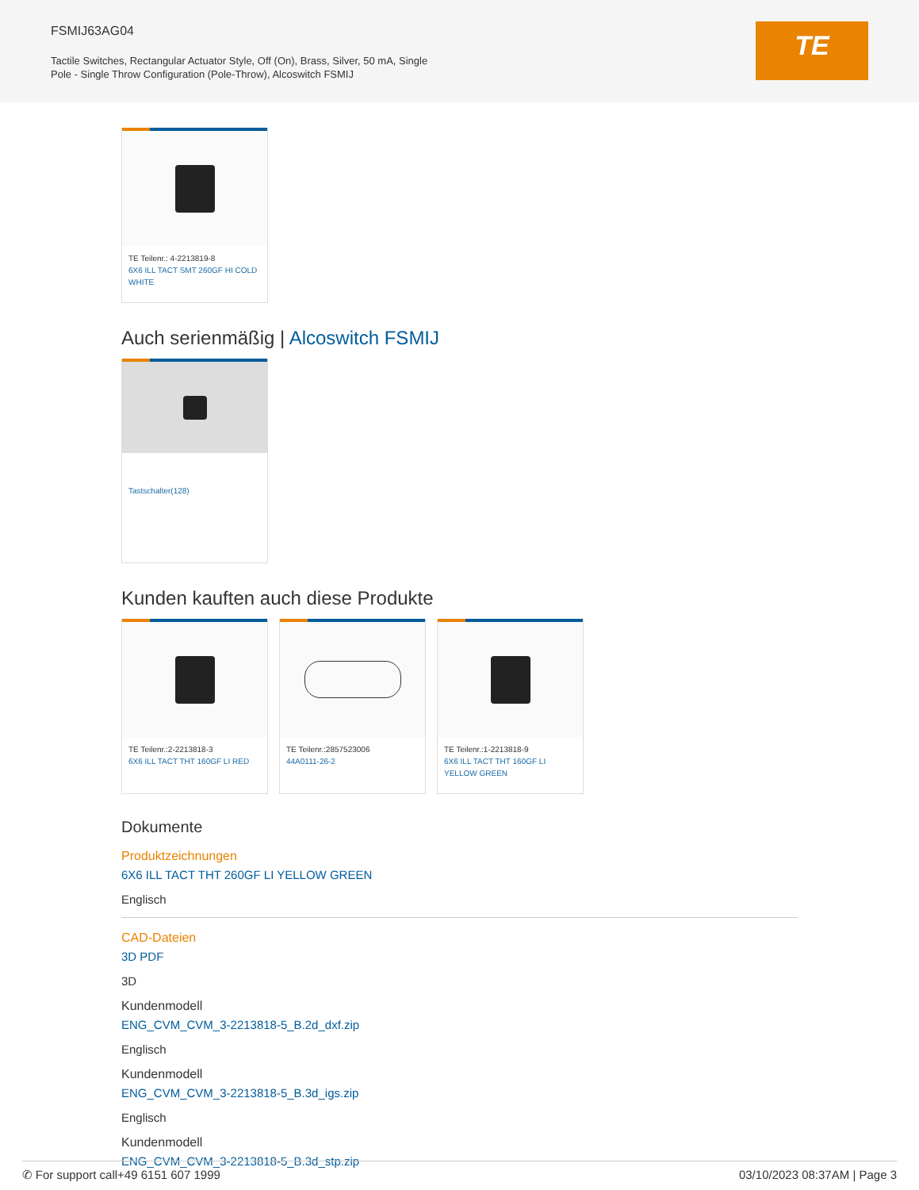FSMIJ63AG04
Tactile Switches, Rectangular Actuator Style, Off (On), Brass, Silver, 50 mA, Single Pole - Single Throw Configuration (Pole-Throw), Alcoswitch FSMIJ
TE
TE Teilenr.: 4-2213819-8
6X6 ILL TACT SMT 260GF HI COLD WHITE
Auch serienmäßig | Alcoswitch FSMIJ
Tastschalter(128)
Kunden kauften auch diese Produkte
TE Teilenr.:2-2213818-3
6X6 ILL TACT THT 160GF LI RED
TE Teilenr.:2857523006
44A0111-26-2
TE Teilenr.:1-2213818-9
6X6 ILL TACT THT 160GF LI YELLOW GREEN
Dokumente
Produktzeichnungen
6X6 ILL TACT THT 260GF LI YELLOW GREEN
Englisch
CAD-Dateien
3D PDF
3D
Kundenmodell
ENG_CVM_CVM_3-2213818-5_B.2d_dxf.zip
Englisch
Kundenmodell
ENG_CVM_CVM_3-2213818-5_B.3d_igs.zip
Englisch
Kundenmodell
ENG_CVM_CVM_3-2213818-5_B.3d_stp.zip
✆ For support call+49 6151 607 1999 03/10/2023 08:37AM | Page 3